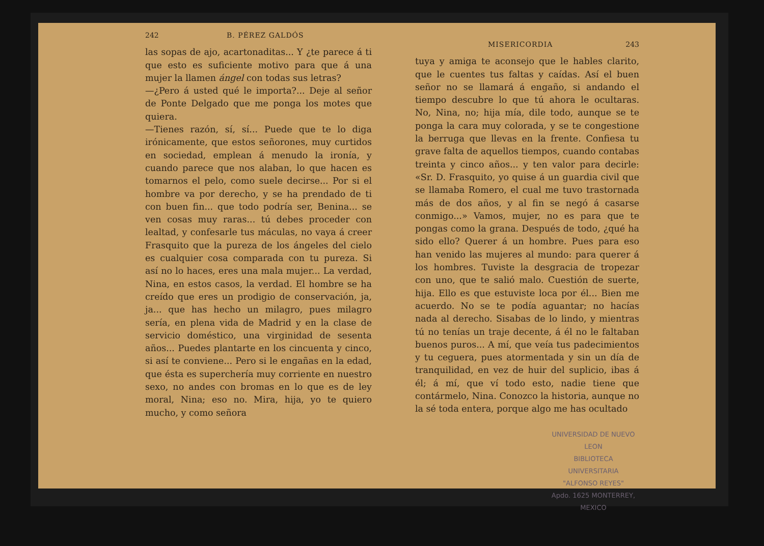242 B. PÉREZ GALDÓS
las sopas de ajo, acartonaditas... Y ¿te parece á ti que esto es suficiente motivo para que á una mujer la llamen ángel con todas sus letras?
—¿Pero á usted qué le importa?... Deje al señor de Ponte Delgado que me ponga los motes que quiera.
—Tienes razón, sí, sí... Puede que te lo diga irónicamente, que estos señorones, muy curtidos en sociedad, emplean á menudo la ironía, y cuando parece que nos alaban, lo que hacen es tomarnos el pelo, como suele decirse... Por si el hombre va por derecho, y se ha prendado de ti con buen fin... que todo podría ser, Benina... se ven cosas muy raras... tú debes proceder con lealtad, y confesarle tus máculas, no vaya á creer Frasquito que la pureza de los ángeles del cielo es cualquier cosa comparada con tu pureza. Si así no lo haces, eres una mala mujer... La verdad, Nina, en estos casos, la verdad. El hombre se ha creído que eres un prodigio de conservación, ja, ja... que has hecho un milagro, pues milagro sería, en plena vida de Madrid y en la clase de servicio doméstico, una virginidad de sesenta años... Puedes plantarte en los cincuenta y cinco, si así te conviene... Pero si le engañas en la edad, que ésta es superchería muy corriente en nuestro sexo, no andes con bromas en lo que es de ley moral, Nina; eso no. Mira, hija, yo te quiero mucho, y como señora
MISERICORDIA 243
tuya y amiga te aconsejo que le hables clarito, que le cuentes tus faltas y caídas. Así el buen señor no se llamará á engaño, si andando el tiempo descubre lo que tú ahora le ocultaras. No, Nina, no; hija mía, dile todo, aunque se te ponga la cara muy colorada, y se te congestione la berruga que llevas en la frente. Confiesa tu grave falta de aquellos tiempos, cuando contabas treinta y cinco años... y ten valor para decirle: «Sr. D. Frasquito, yo quise á un guardia civil que se llamaba Romero, el cual me tuvo trastornada más de dos años, y al fin se negó á casarse conmigo...» Vamos, mujer, no es para que te pongas como la grana. Después de todo, ¿qué ha sido ello? Querer á un hombre. Pues para eso han venido las mujeres al mundo: para querer á los hombres. Tuviste la desgracia de tropezar con uno, que te salió malo. Cuestión de suerte, hija. Ello es que estuviste loca por él... Bien me acuerdo. No se te podía aguantar; no hacías nada al derecho. Sisabas de lo lindo, y mientras tú no tenías un traje decente, á él no le faltaban buenos puros... A mí, que veía tus padecimientos y tu ceguera, pues atormentada y sin un día de tranquilidad, en vez de huir del suplicio, ibas á él; á mí, que ví todo esto, nadie tiene que contármelo, Nina. Conozco la historia, aunque no la sé toda entera, porque algo me has ocultado
UNIVERSIDAD DE NUEVO LEON
BIBLIOTECA UNIVERSITARIA
"ALFONSO REYES"
Apdo. 1625 MONTERREY, MEXICO